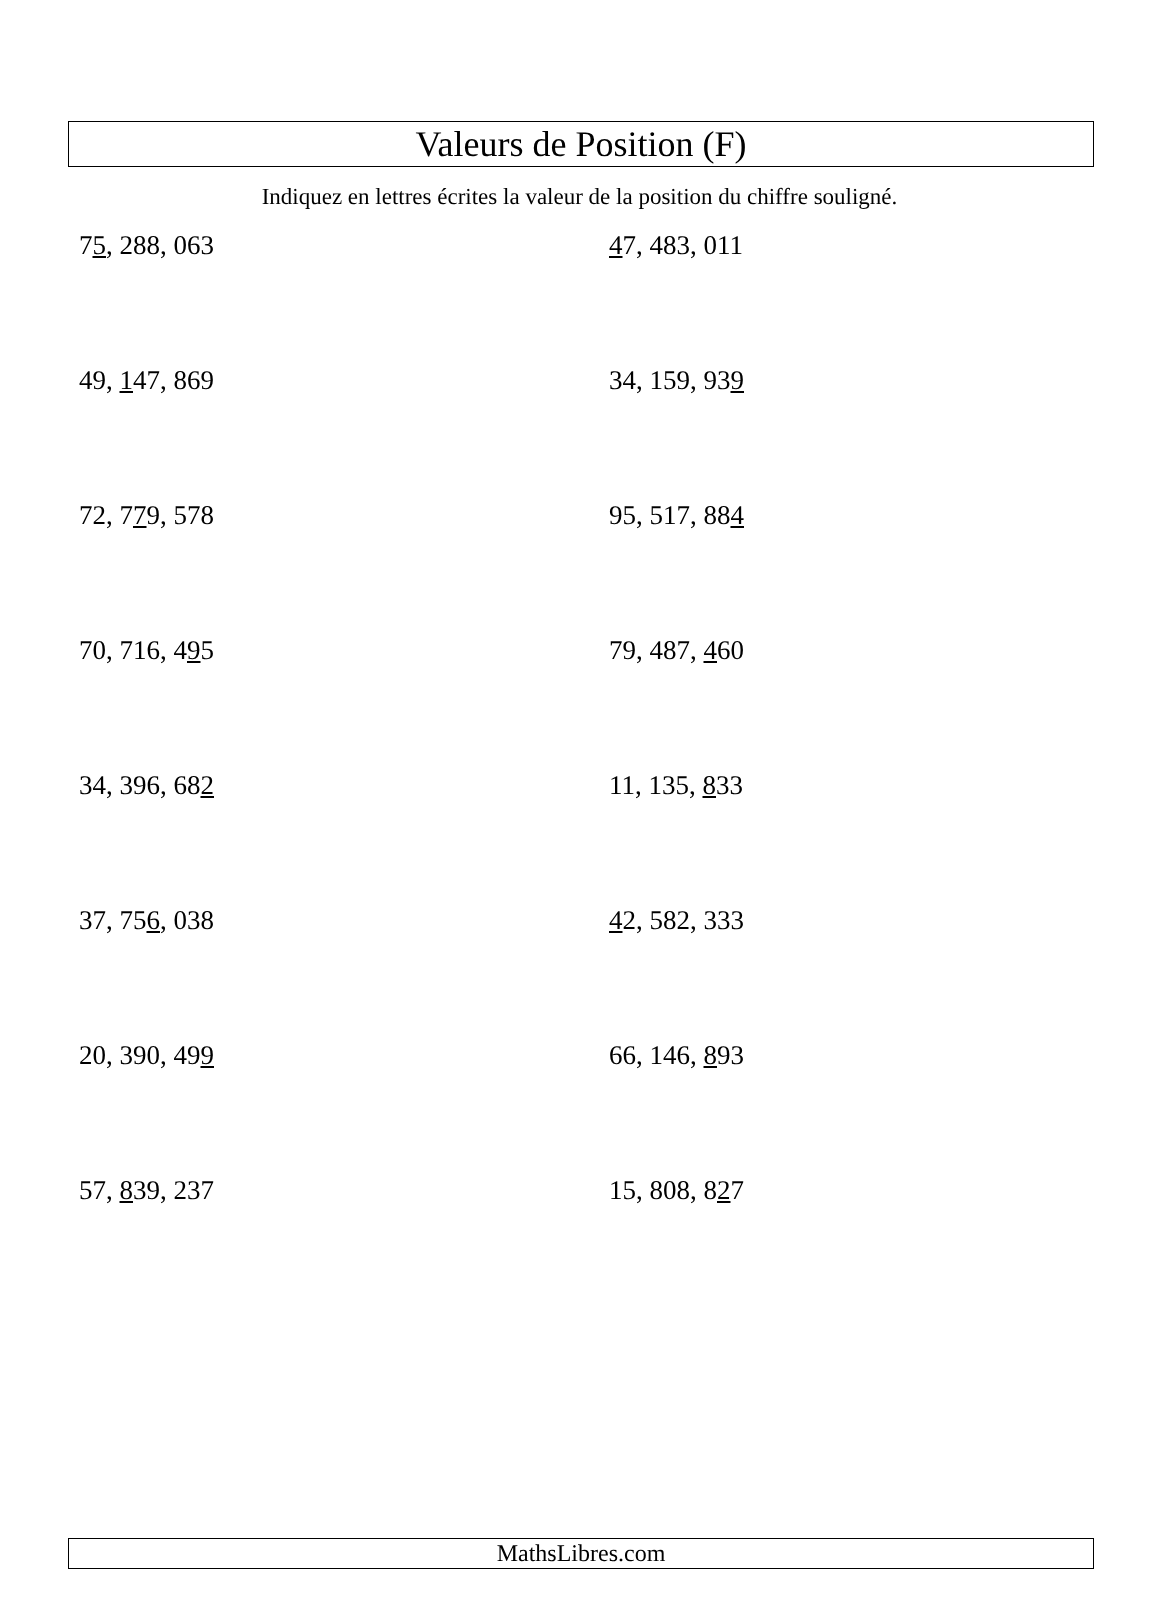Valeurs de Position (F)
Indiquez en lettres écrites la valeur de la position du chiffre souligné.
75, 288, 063
47, 483, 011
49, 147, 869
34, 159, 939
72, 779, 578
95, 517, 884
70, 716, 495
79, 487, 460
34, 396, 682
11, 135, 833
37, 756, 038
42, 582, 333
20, 390, 499
66, 146, 893
57, 839, 237
15, 808, 827
MathsLibres.com